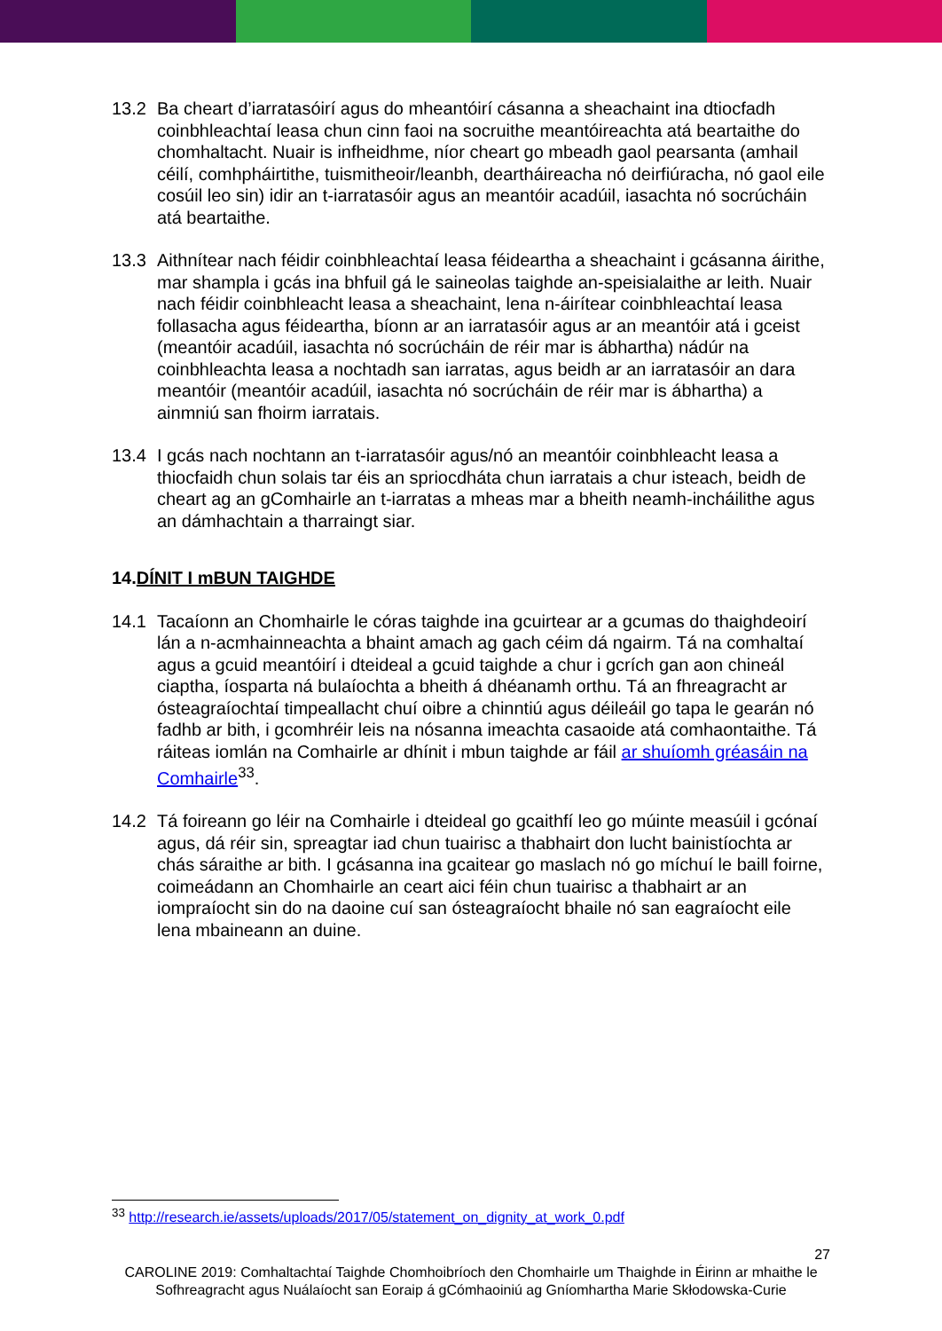13.2 Ba cheart d’iarratasóirí agus do mheantóirí cásanna a sheachaint ina dtiocfadh coinbhleachtaí leasa chun cinn faoi na socruithe meantóireachta atá beartaithe do chomhaltacht. Nuair is infheidhme, níor cheart go mbeadh gaol pearsanta (amhail céilí, comhpháirtithe, tuismitheoir/leanbh, deartháireacha nó deirfiúracha, nó gaol eile cosúil leo sin) idir an t-iarratasóir agus an meantóir acadúil, iasachta nó socrúcháin atá beartaithe.
13.3 Aithnítear nach féidir coinbhleachtaí leasa féideartha a sheachaint i gcásanna áirithe, mar shampla i gcás ina bhfuil gá le saineolas taighde an-speisialaithe ar leith. Nuair nach féidir coinbhleacht leasa a sheachaint, lena n-áirítear coinbhleachtaí leasa follasacha agus féideartha, bíonn ar an iarratasóir agus ar an meantóir atá i gceist (meantóir acadúil, iasachta nó socrúcháin de réir mar is ábhartha) nádúr na coinbhleachta leasa a nochtadh san iarratas, agus beidh ar an iarratasóir an dara meantóir (meantóir acadúil, iasachta nó socrúcháin de réir mar is ábhartha) a ainmniú san fhoirm iarratais.
13.4 I gcás nach nochtann an t-iarratasóir agus/nó an meantóir coinbhleacht leasa a thiocfaidh chun solais tar éis an spriocdháta chun iarratais a chur isteach, beidh de cheart ag an gComhairle an t-iarratas a mheas mar a bheith neamh-incháilithe agus an dámhachtain a tharraingt siar.
14.DÍNIT I mBUN TAIGHDE
14.1 Tacaíonn an Chomhairle le córas taighde ina gcuirtear ar a gcumas do thaighdeoirí lán a n-acmhainneachta a bhaint amach ag gach céim dá ngairm. Tá na comhaltaí agus a gcuid meantóirí i dteideal a gcuid taighde a chur i gcrích gan aon chineál ciaptha, íosparta ná bulaíochta a bheith á dhéanamh orthu. Tá an fhreagracht ar ósteagraíochtaí timpeallacht chuí oibre a chinntiú agus déileáil go tapa le gearán nó fadhb ar bith, i gcomhréir leis na nósanna imeachta casaoide atá comhaontaithe. Tá ráiteas iomlán na Comhairle ar dhínit i mbun taighde ar fáil ar shuíomh gréasáin na Comhairle<sup>33</sup>.
14.2 Tá foireann go léir na Comhairle i dteideal go gcaithfí leo go múinte measúil i gcónaí agus, dá réir sin, spreagtar iad chun tuairisc a thabhairt don lucht bainistíochta ar chás sáraithe ar bith. I gcásanna ina gcaitear go maslach nó go míchuí le baill foirne, coimeádann an Chomhairle an ceart aici féin chun tuairisc a thabhairt ar an iompraíocht sin do na daoine cuí san ósteagraíocht bhaile nó san eagraíocht eile lena mbaineann an duine.
<sup>33</sup> http://research.ie/assets/uploads/2017/05/statement_on_dignity_at_work_0.pdf
27
CAROLINE 2019: Comhaltachtaí Taighde Chomhoibríoch den Chomhairle um Thaighde in Éirinn ar mhaithe le Sofhreagracht agus Nuálaíocht san Eoraip á gCómhaoiniú ag Gníomhartha Marie Skłodowska-Curie